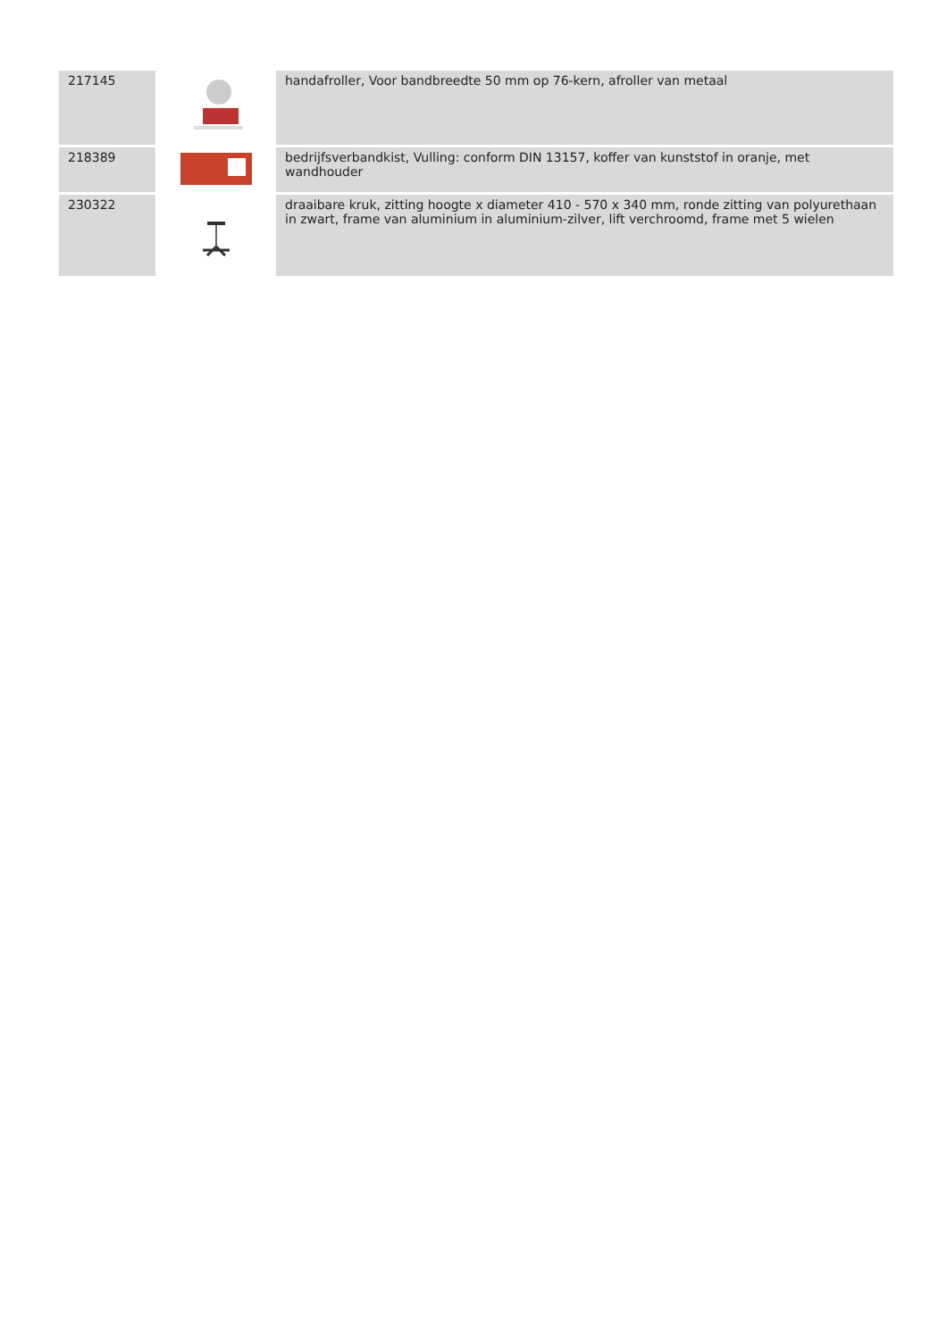| 217145 | | handafroller, Voor bandbreedte 50 mm op 76-kern, afroller van metaal |
| 218389 | | bedrijfsverbandkist, Vulling: conform DIN 13157, koffer van kunststof in oranje, met wandhouder |
| 230322 | | draaibare kruk, zitting hoogte x diameter 410 - 570 x 340 mm, ronde zitting van polyurethaan in zwart, frame van aluminium in aluminium-zilver, lift verchroomd, frame met 5 wielen |